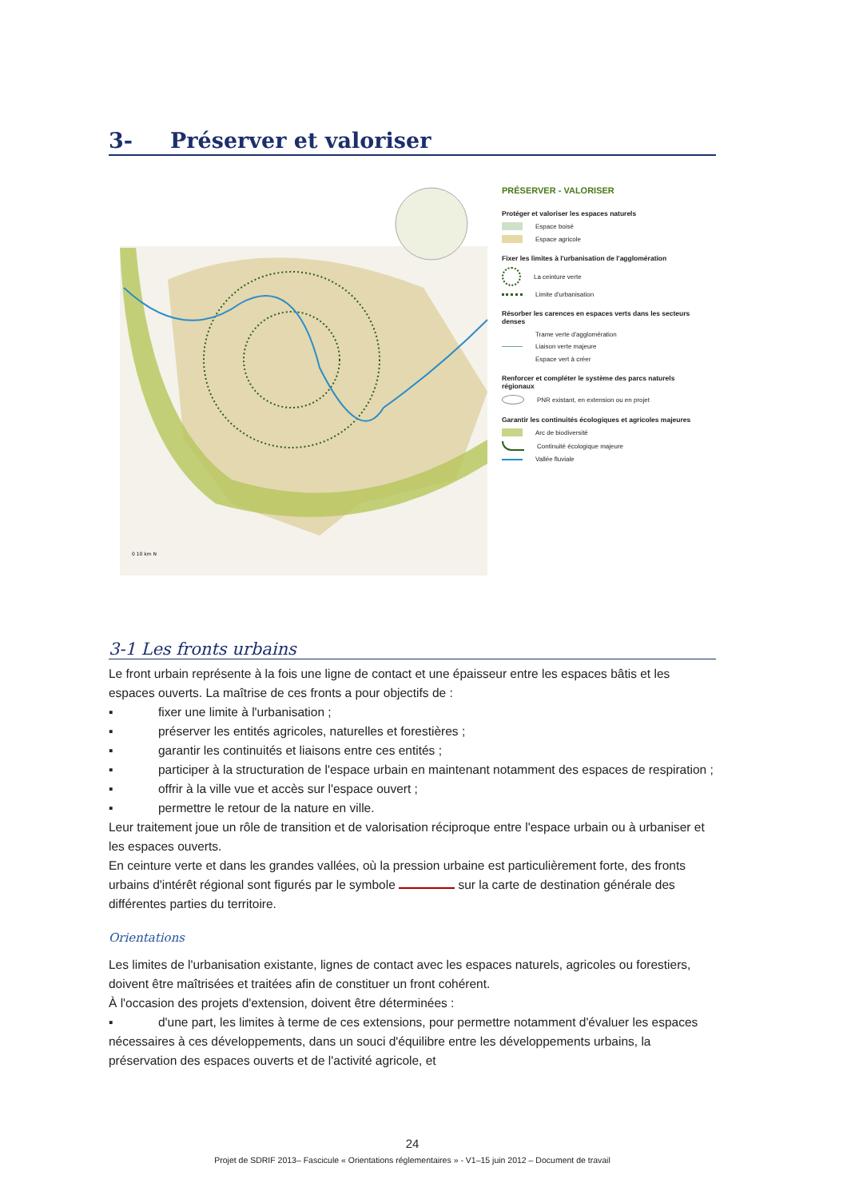3- Préserver et valoriser
0 10 km N
PRÉSERVER - VALORISER
Protéger et valoriser les espaces naturels
Espace boisé
Espace agricole
Fixer les limites à l'urbanisation de l'agglomération
La ceinture verte
Limite d'urbanisation
Résorber les carences en espaces verts dans les secteurs denses
Trame verte d'agglomération
Liaison verte majeure
Espace vert à créer
Renforcer et compléter le système des parcs naturels régionaux
PNR existant, en extension ou en projet
Garantir les continuités écologiques et agricoles majeures
Arc de biodiversité
Continuité écologique majeure
Vallée fluviale
3-1 Les fronts urbains
Le front urbain représente à la fois une ligne de contact et une épaisseur entre les espaces bâtis et les espaces ouverts. La maîtrise de ces fronts a pour objectifs de :
▪ fixer une limite à l'urbanisation ;
▪ préserver les entités agricoles, naturelles et forestières ;
▪ garantir les continuités et liaisons entre ces entités ;
▪ participer à la structuration de l'espace urbain en maintenant notamment des espaces de respiration ;
▪ offrir à la ville vue et accès sur l'espace ouvert ;
▪ permettre le retour de la nature en ville.
Leur traitement joue un rôle de transition et de valorisation réciproque entre l'espace urbain ou à urbaniser et les espaces ouverts.
En ceinture verte et dans les grandes vallées, où la pression urbaine est particulièrement forte, des fronts urbains d'intérêt régional sont figurés par le symbole sur la carte de destination générale des différentes parties du territoire.
Orientations
Les limites de l'urbanisation existante, lignes de contact avec les espaces naturels, agricoles ou forestiers, doivent être maîtrisées et traitées afin de constituer un front cohérent.
À l'occasion des projets d'extension, doivent être déterminées :
▪ d'une part, les limites à terme de ces extensions, pour permettre notamment d'évaluer les espaces nécessaires à ces développements, dans un souci d'équilibre entre les développements urbains, la préservation des espaces ouverts et de l'activité agricole, et
24
Projet de SDRIF 2013– Fascicule « Orientations réglementaires » - V1–15 juin 2012 – Document de travail